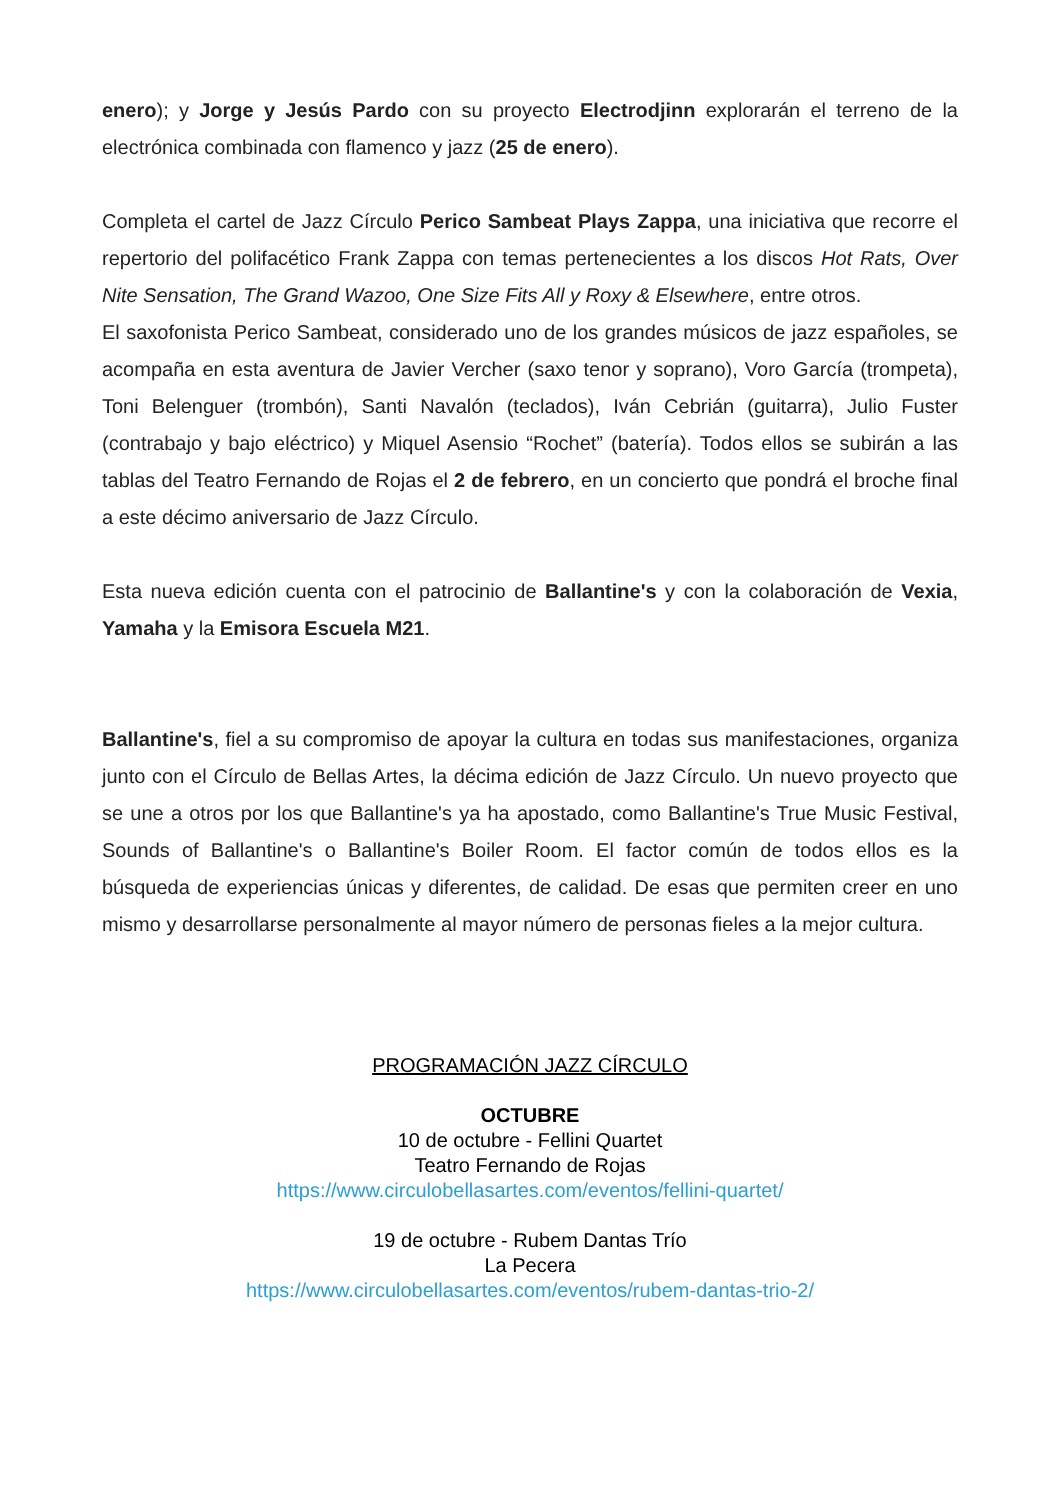enero); y Jorge y Jesús Pardo con su proyecto Electrodjinn explorarán el terreno de la electrónica combinada con flamenco y jazz (25 de enero).
Completa el cartel de Jazz Círculo Perico Sambeat Plays Zappa, una iniciativa que recorre el repertorio del polifacético Frank Zappa con temas pertenecientes a los discos Hot Rats, Over Nite Sensation, The Grand Wazoo, One Size Fits All y Roxy & Elsewhere, entre otros.
El saxofonista Perico Sambeat, considerado uno de los grandes músicos de jazz españoles, se acompaña en esta aventura de Javier Vercher (saxo tenor y soprano), Voro García (trompeta), Toni Belenguer (trombón), Santi Navalón (teclados), Iván Cebrián (guitarra), Julio Fuster (contrabajo y bajo eléctrico) y Miquel Asensio “Rochet” (batería). Todos ellos se subirán a las tablas del Teatro Fernando de Rojas el 2 de febrero, en un concierto que pondrá el broche final a este décimo aniversario de Jazz Círculo.
Esta nueva edición cuenta con el patrocinio de Ballantine's y con la colaboración de Vexia, Yamaha y la Emisora Escuela M21.
Ballantine's, fiel a su compromiso de apoyar la cultura en todas sus manifestaciones, organiza junto con el Círculo de Bellas Artes, la décima edición de Jazz Círculo. Un nuevo proyecto que se une a otros por los que Ballantine's ya ha apostado, como Ballantine's True Music Festival, Sounds of Ballantine's o Ballantine's Boiler Room. El factor común de todos ellos es la búsqueda de experiencias únicas y diferentes, de calidad. De esas que permiten creer en uno mismo y desarrollarse personalmente al mayor número de personas fieles a la mejor cultura.
PROGRAMACIÓN JAZZ CÍRCULO
OCTUBRE
10 de octubre - Fellini Quartet
Teatro Fernando de Rojas
https://www.circulobellasartes.com/eventos/fellini-quartet/
19 de octubre - Rubem Dantas Trío
La Pecera
https://www.circulobellasartes.com/eventos/rubem-dantas-trio-2/